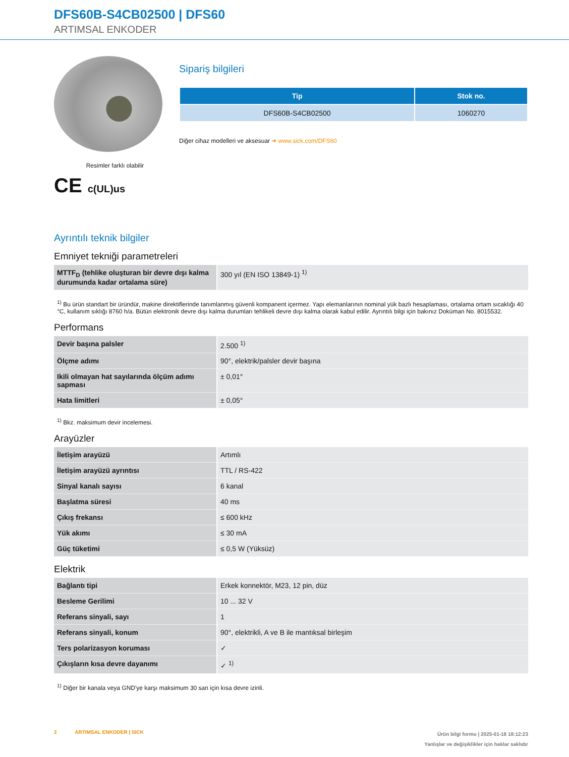DFS60B-S4CB02500 | DFS60
ARTIMSAL ENKODER
Resimler farklı olabilir
CE c(UL)us
Sipariş bilgileri
| Tip | Stok no. |
| --- | --- |
| DFS60B-S4CB02500 | 1060270 |
Diğer cihaz modelleri ve aksesuar ➜ www.sick.com/DFS60
Ayrıntılı teknik bilgiler
Emniyet tekniği parametreleri
| MTTF<sub>D</sub> (tehlike oluşturan bir devre dışı kalma durumunda kadar ortalama süre) | 300 yıl (EN ISO 13849-1) <sup>1)</sup> |
<sup>1)</sup> Bu ürün standart bir üründür, makine direktiflerinde tanımlanmış güvenli kompanent içermez. Yapı elemanlarının nominal yük bazlı hesaplaması, ortalama ortam sıcaklığı 40 °C, kullanım sıklığı 8760 h/a. Bütün elektronik devre dışı kalma durumları tehlikeli devre dışı kalma olarak kabul edilir. Ayrıntılı bilgi için bakınız Doküman No. 8015532.
Performans
| Devir başına palsler | 2.500 <sup>1)</sup> |
| Ölçme adımı | 90°, elektrik/palsler devir başına |
| Ikili olmayan hat sayılarında ölçüm adımı sapması | ± 0,01° |
| Hata limitleri | ± 0,05° |
<sup>1)</sup> Bkz. maksimum devir incelemesi.
Arayüzler
| İletişim arayüzü | Artımlı |
| İletişim arayüzü ayrıntısı | TTL / RS-422 |
| Sinyal kanalı sayısı | 6 kanal |
| Başlatma süresi | 40 ms |
| Çıkış frekansı | ≤ 600 kHz |
| Yük akımı | ≤ 30 mA |
| Güç tüketimi | ≤ 0,5 W (Yüksüz) |
Elektrik
| Bağlantı tipi | Erkek konnektör, M23, 12 pin, düz |
| Besleme Gerilimi | 10 ... 32 V |
| Referans sinyali, sayı | 1 |
| Referans sinyali, konum | 90°, elektrikli, A ve B ile mantıksal birleşim |
| Ters polarizasyon koruması | ✓ |
| Çıkışların kısa devre dayanımı | ✓ <sup>1)</sup> |
<sup>1)</sup> Diğer bir kanala veya GND'ye karşı maksimum 30 san için kısa devre izinli.
2 ARTIMSAL ENKODER | SICK
Ürün bilgi formu | 2025-01-18 18:12:23
Yanlışlar ve değişiklikler için haklar saklıdır